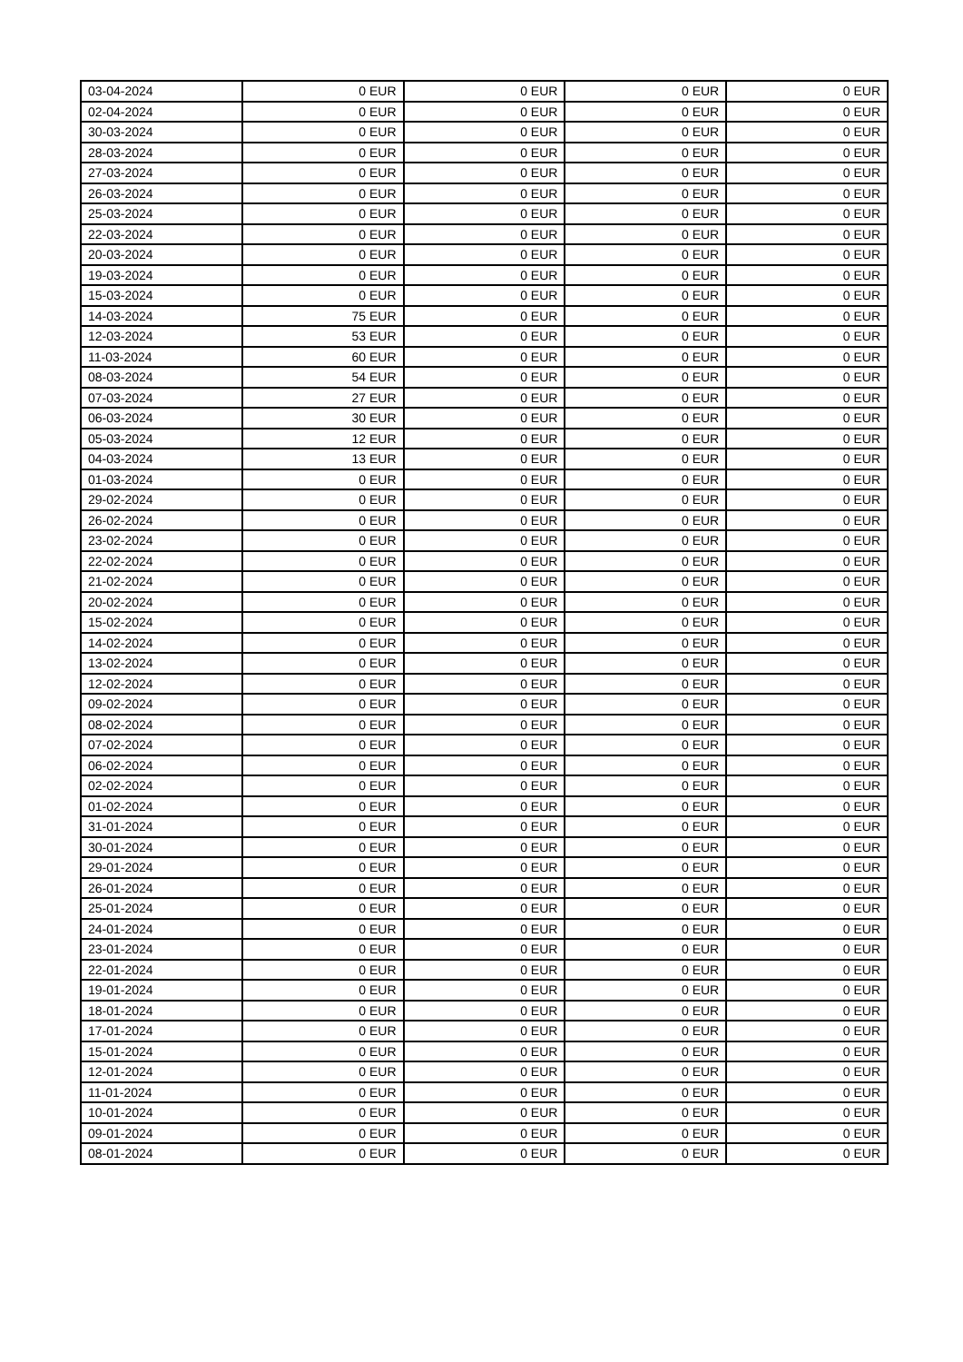| 03-04-2024 | 0 EUR | 0 EUR | 0 EUR | 0 EUR |
| 02-04-2024 | 0 EUR | 0 EUR | 0 EUR | 0 EUR |
| 30-03-2024 | 0 EUR | 0 EUR | 0 EUR | 0 EUR |
| 28-03-2024 | 0 EUR | 0 EUR | 0 EUR | 0 EUR |
| 27-03-2024 | 0 EUR | 0 EUR | 0 EUR | 0 EUR |
| 26-03-2024 | 0 EUR | 0 EUR | 0 EUR | 0 EUR |
| 25-03-2024 | 0 EUR | 0 EUR | 0 EUR | 0 EUR |
| 22-03-2024 | 0 EUR | 0 EUR | 0 EUR | 0 EUR |
| 20-03-2024 | 0 EUR | 0 EUR | 0 EUR | 0 EUR |
| 19-03-2024 | 0 EUR | 0 EUR | 0 EUR | 0 EUR |
| 15-03-2024 | 0 EUR | 0 EUR | 0 EUR | 0 EUR |
| 14-03-2024 | 75 EUR | 0 EUR | 0 EUR | 0 EUR |
| 12-03-2024 | 53 EUR | 0 EUR | 0 EUR | 0 EUR |
| 11-03-2024 | 60 EUR | 0 EUR | 0 EUR | 0 EUR |
| 08-03-2024 | 54 EUR | 0 EUR | 0 EUR | 0 EUR |
| 07-03-2024 | 27 EUR | 0 EUR | 0 EUR | 0 EUR |
| 06-03-2024 | 30 EUR | 0 EUR | 0 EUR | 0 EUR |
| 05-03-2024 | 12 EUR | 0 EUR | 0 EUR | 0 EUR |
| 04-03-2024 | 13 EUR | 0 EUR | 0 EUR | 0 EUR |
| 01-03-2024 | 0 EUR | 0 EUR | 0 EUR | 0 EUR |
| 29-02-2024 | 0 EUR | 0 EUR | 0 EUR | 0 EUR |
| 26-02-2024 | 0 EUR | 0 EUR | 0 EUR | 0 EUR |
| 23-02-2024 | 0 EUR | 0 EUR | 0 EUR | 0 EUR |
| 22-02-2024 | 0 EUR | 0 EUR | 0 EUR | 0 EUR |
| 21-02-2024 | 0 EUR | 0 EUR | 0 EUR | 0 EUR |
| 20-02-2024 | 0 EUR | 0 EUR | 0 EUR | 0 EUR |
| 15-02-2024 | 0 EUR | 0 EUR | 0 EUR | 0 EUR |
| 14-02-2024 | 0 EUR | 0 EUR | 0 EUR | 0 EUR |
| 13-02-2024 | 0 EUR | 0 EUR | 0 EUR | 0 EUR |
| 12-02-2024 | 0 EUR | 0 EUR | 0 EUR | 0 EUR |
| 09-02-2024 | 0 EUR | 0 EUR | 0 EUR | 0 EUR |
| 08-02-2024 | 0 EUR | 0 EUR | 0 EUR | 0 EUR |
| 07-02-2024 | 0 EUR | 0 EUR | 0 EUR | 0 EUR |
| 06-02-2024 | 0 EUR | 0 EUR | 0 EUR | 0 EUR |
| 02-02-2024 | 0 EUR | 0 EUR | 0 EUR | 0 EUR |
| 01-02-2024 | 0 EUR | 0 EUR | 0 EUR | 0 EUR |
| 31-01-2024 | 0 EUR | 0 EUR | 0 EUR | 0 EUR |
| 30-01-2024 | 0 EUR | 0 EUR | 0 EUR | 0 EUR |
| 29-01-2024 | 0 EUR | 0 EUR | 0 EUR | 0 EUR |
| 26-01-2024 | 0 EUR | 0 EUR | 0 EUR | 0 EUR |
| 25-01-2024 | 0 EUR | 0 EUR | 0 EUR | 0 EUR |
| 24-01-2024 | 0 EUR | 0 EUR | 0 EUR | 0 EUR |
| 23-01-2024 | 0 EUR | 0 EUR | 0 EUR | 0 EUR |
| 22-01-2024 | 0 EUR | 0 EUR | 0 EUR | 0 EUR |
| 19-01-2024 | 0 EUR | 0 EUR | 0 EUR | 0 EUR |
| 18-01-2024 | 0 EUR | 0 EUR | 0 EUR | 0 EUR |
| 17-01-2024 | 0 EUR | 0 EUR | 0 EUR | 0 EUR |
| 15-01-2024 | 0 EUR | 0 EUR | 0 EUR | 0 EUR |
| 12-01-2024 | 0 EUR | 0 EUR | 0 EUR | 0 EUR |
| 11-01-2024 | 0 EUR | 0 EUR | 0 EUR | 0 EUR |
| 10-01-2024 | 0 EUR | 0 EUR | 0 EUR | 0 EUR |
| 09-01-2024 | 0 EUR | 0 EUR | 0 EUR | 0 EUR |
| 08-01-2024 | 0 EUR | 0 EUR | 0 EUR | 0 EUR |